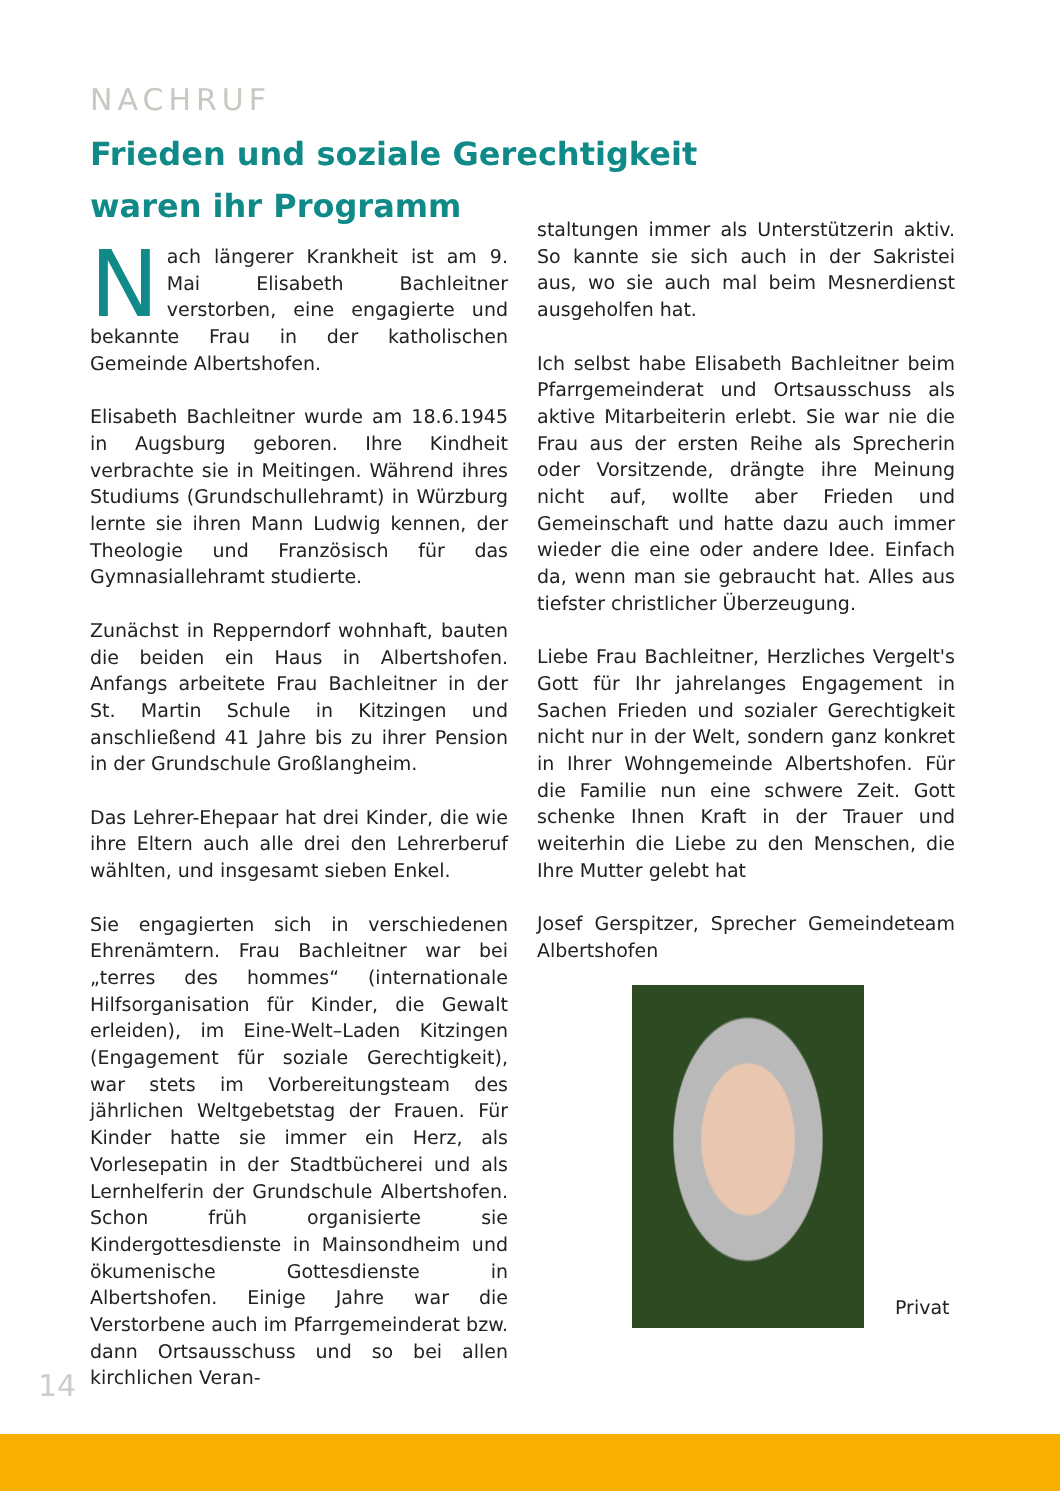NACHRUF
Frieden und soziale Gerechtigkeit waren ihr Programm
Nach längerer Krankheit ist am 9. Mai Elisabeth Bachleitner verstorben, eine engagierte und bekannte Frau in der katholischen Gemeinde Albertshofen.
Elisabeth Bachleitner wurde am 18.6.1945 in Augsburg geboren. Ihre Kindheit verbrachte sie in Meitingen. Während ihres Studiums (Grundschullehramt) in Würzburg lernte sie ihren Mann Ludwig kennen, der Theologie und Französisch für das Gymnasiallehramt studierte.
Zunächst in Repperndorf wohnhaft, bauten die beiden ein Haus in Albertshofen. Anfangs arbeitete Frau Bachleitner in der St. Martin Schule in Kitzingen und anschließend 41 Jahre bis zu ihrer Pension in der Grundschule Großlangheim.
Das Lehrer-Ehepaar hat drei Kinder, die wie ihre Eltern auch alle drei den Lehrerberuf wählten, und insgesamt sieben Enkel.
Sie engagierten sich in verschiedenen Ehrenämtern. Frau Bachleitner war bei „terres des hommes“ (internationale Hilfsorganisation für Kinder, die Gewalt erleiden), im Eine-Welt–Laden Kitzingen (Engagement für soziale Gerechtigkeit), war stets im Vorbereitungsteam des jährlichen Weltgebetstag der Frauen. Für Kinder hatte sie immer ein Herz, als Vorlesepatin in der Stadtbücherei und als Lernhelferin der Grundschule Albertshofen. Schon früh organisierte sie Kindergottesdienste in Mainsondheim und ökumenische Gottesdienste in Albertshofen. Einige Jahre war die Verstorbene auch im Pfarrgemeinderat bzw. dann Ortsausschuss und so bei allen kirchlichen Veran-
staltungen immer als Unterstützerin aktiv. So kannte sie sich auch in der Sakristei aus, wo sie auch mal beim Mesnerdienst ausgeholfen hat.
Ich selbst habe Elisabeth Bachleitner beim Pfarrgemeinderat und Ortsausschuss als aktive Mitarbeiterin erlebt. Sie war nie die Frau aus der ersten Reihe als Sprecherin oder Vorsitzende, drängte ihre Meinung nicht auf, wollte aber Frieden und Gemeinschaft und hatte dazu auch immer wieder die eine oder andere Idee. Einfach da, wenn man sie gebraucht hat. Alles aus tiefster christlicher Überzeugung.
Liebe Frau Bachleitner, Herzliches Vergelt's Gott für Ihr jahrelanges Engagement in Sachen Frieden und sozialer Gerechtigkeit nicht nur in der Welt, sondern ganz konkret in Ihrer Wohngemeinde Albertshofen. Für die Familie nun eine schwere Zeit. Gott schenke Ihnen Kraft in der Trauer und weiterhin die Liebe zu den Menschen, die Ihre Mutter gelebt hat
Josef Gerspitzer, Sprecher Gemeindeteam Albertshofen
Privat
14